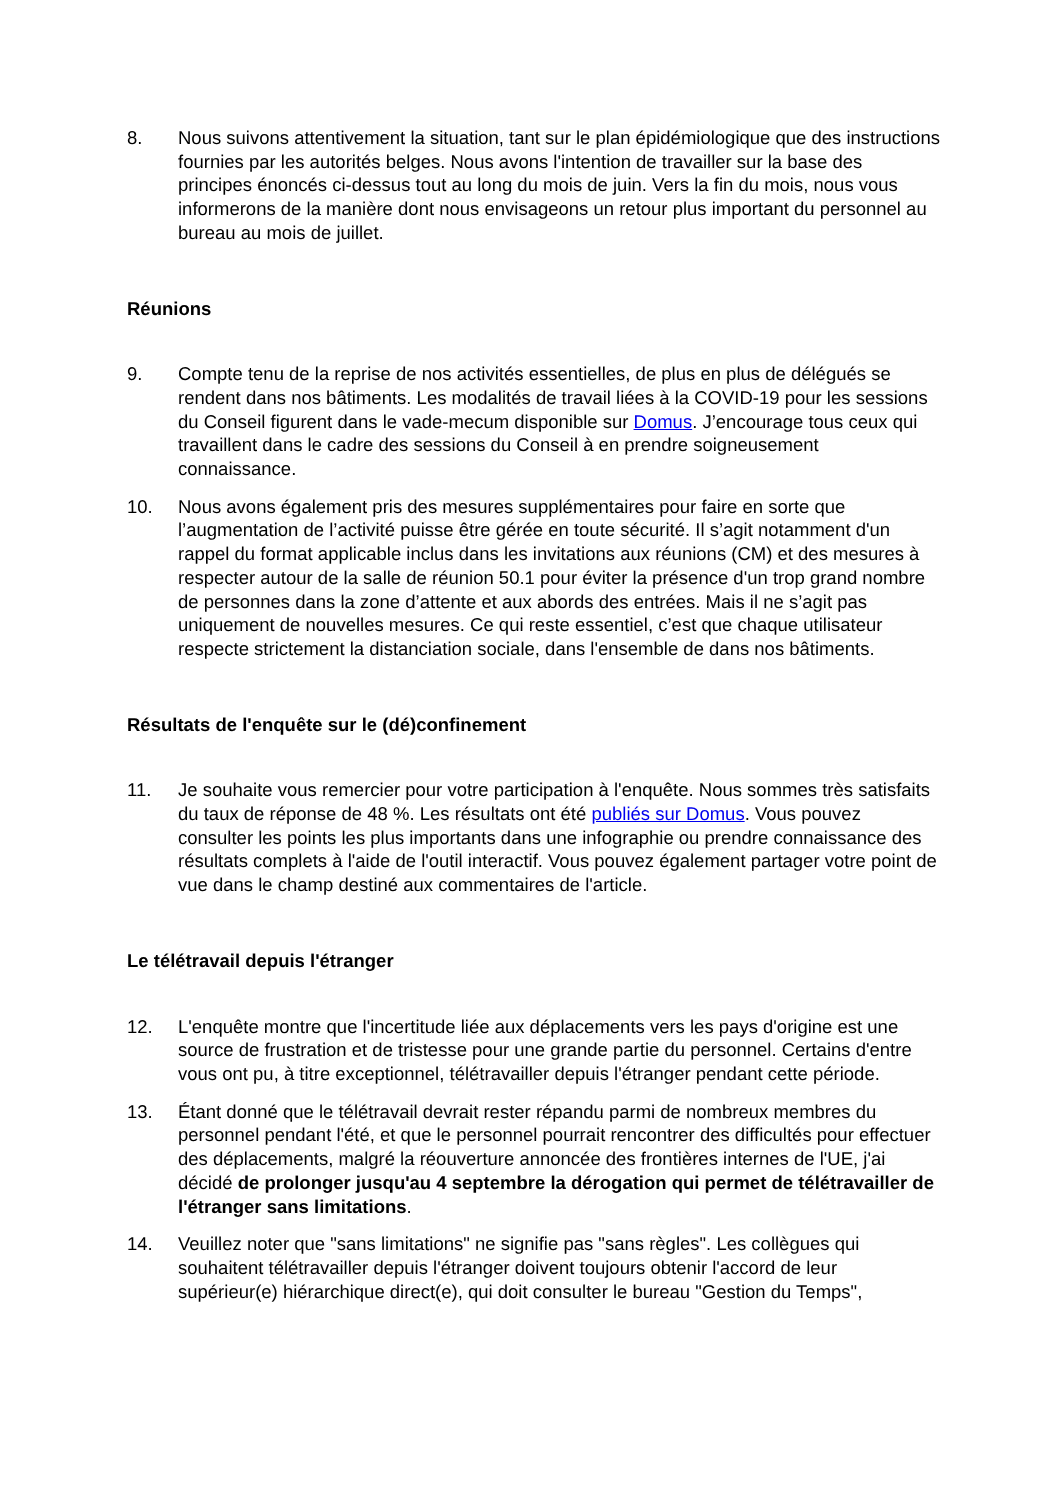8. Nous suivons attentivement la situation, tant sur le plan épidémiologique que des instructions fournies par les autorités belges. Nous avons l'intention de travailler sur la base des principes énoncés ci-dessus tout au long du mois de juin. Vers la fin du mois, nous vous informerons de la manière dont nous envisageons un retour plus important du personnel au bureau au mois de juillet.
Réunions
9. Compte tenu de la reprise de nos activités essentielles, de plus en plus de délégués se rendent dans nos bâtiments. Les modalités de travail liées à la COVID-19 pour les sessions du Conseil figurent dans le vade-mecum disponible sur Domus. J’encourage tous ceux qui travaillent dans le cadre des sessions du Conseil à en prendre soigneusement connaissance.
10. Nous avons également pris des mesures supplémentaires pour faire en sorte que l’augmentation de l’activité puisse être gérée en toute sécurité. Il s’agit notamment d'un rappel du format applicable inclus dans les invitations aux réunions (CM) et des mesures à respecter autour de la salle de réunion 50.1 pour éviter la présence d'un trop grand nombre de personnes dans la zone d’attente et aux abords des entrées. Mais il ne s’agit pas uniquement de nouvelles mesures. Ce qui reste essentiel, c’est que chaque utilisateur respecte strictement la distanciation sociale, dans l'ensemble de dans nos bâtiments.
Résultats de l'enquête sur le (dé)confinement
11. Je souhaite vous remercier pour votre participation à l'enquête. Nous sommes très satisfaits du taux de réponse de 48 %. Les résultats ont été publiés sur Domus. Vous pouvez consulter les points les plus importants dans une infographie ou prendre connaissance des résultats complets à l'aide de l'outil interactif. Vous pouvez également partager votre point de vue dans le champ destiné aux commentaires de l'article.
Le télétravail depuis l'étranger
12. L'enquête montre que l'incertitude liée aux déplacements vers les pays d'origine est une source de frustration et de tristesse pour une grande partie du personnel. Certains d'entre vous ont pu, à titre exceptionnel, télétravailler depuis l'étranger pendant cette période.
13. Étant donné que le télétravail devrait rester répandu parmi de nombreux membres du personnel pendant l'été, et que le personnel pourrait rencontrer des difficultés pour effectuer des déplacements, malgré la réouverture annoncée des frontières internes de l'UE, j'ai décidé de prolonger jusqu'au 4 septembre la dérogation qui permet de télétravailler de l'étranger sans limitations.
14. Veuillez noter que "sans limitations" ne signifie pas "sans règles". Les collègues qui souhaitent télétravailler depuis l'étranger doivent toujours obtenir l'accord de leur supérieur(e) hiérarchique direct(e), qui doit consulter le bureau "Gestion du Temps",